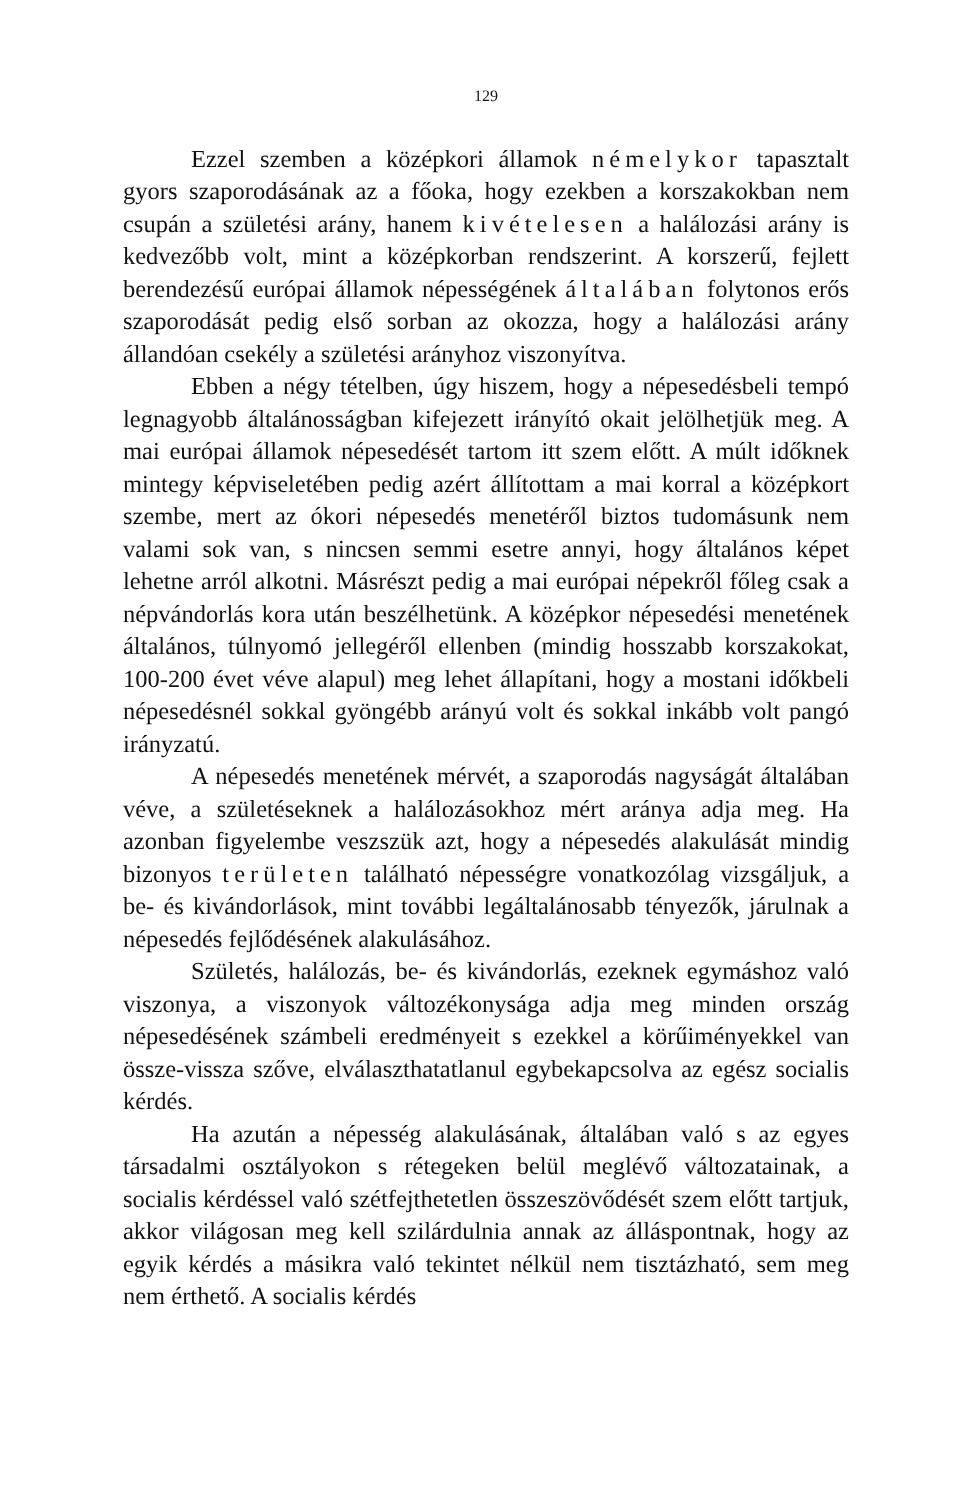129
Ezzel szemben a középkori államok némelykor tapasztalt gyors szaporodásának az a főoka, hogy ezekben a korszakokban nem csupán a születési arány, hanem kivételesen a halálozási arány is kedvezőbb volt, mint a középkorban rendszerint. A korszerű, fejlett berendezésű európai államok népességének általában folytonos erős szaporodását pedig első sorban az okozza, hogy a halálozási arány állandóan csekély a születési arányhoz viszonyítva.
Ebben a négy tételben, úgy hiszem, hogy a népesedésbeli tempó legnagyobb általánosságban kifejezett irányító okait jelölhetjük meg. A mai európai államok népesedését tartom itt szem előtt. A múlt időknek mintegy képviseletében pedig azért állítottam a mai korral a középkort szembe, mert az ókori népesedés menetéről biztos tudomásunk nem valami sok van, s nincsen semmi esetre annyi, hogy általános képet lehetne arról alkotni. Másrészt pedig a mai európai népekről főleg csak a népvándorlás kora után beszélhetünk. A középkor népesedési menetének általános, túlnyomó jellegéről ellenben (mindig hosszabb korszakokat, 100-200 évet véve alapul) meg lehet állapítani, hogy a mostani időkbeli népesedésnél sokkal gyöngébb arányú volt és sokkal inkább volt pangó irányzatú.
A népesedés menetének mérvét, a szaporodás nagyságát általában véve, a születéseknek a halálozásokhoz mért aránya adja meg. Ha azonban figyelembe veszszük azt, hogy a népesedés alakulását mindig bizonyos területen található népességre vonatkozólag vizsgáljuk, a be- és kivándorlások, mint további legáltalánosabb tényezők, járulnak a népesedés fejlődésének alakulásához.
Születés, halálozás, be- és kivándorlás, ezeknek egymáshoz való viszonya, a viszonyok változékonysága adja meg minden ország népesedésének számbeli eredményeit s ezekkel a körűiményekkel van össze-vissza szőve, elválaszthatatlanul egybekapcsolva az egész socialis kérdés.
Ha azután a népesség alakulásának, általában való s az egyes társadalmi osztályokon s rétegeken belül meglévő változatainak, a socialis kérdéssel való szétfejthetetlen összeszövődését szem előtt tartjuk, akkor világosan meg kell szilárdulnia annak az álláspontnak, hogy az egyik kérdés a másikra való tekintet nélkül nem tisztázható, sem meg nem érthető. A socialis kérdés